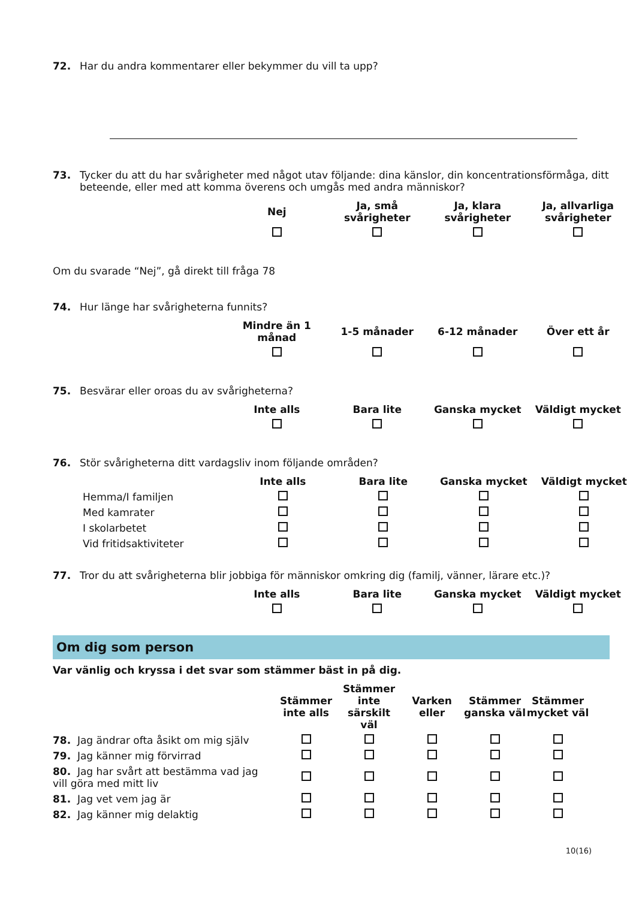72. Har du andra kommentarer eller bekymmer du vill ta upp?
73. Tycker du att du har svårigheter med något utav följande: dina känslor, din koncentrationsförmåga, ditt beteende, eller med att komma överens och umgås med andra människor?
| Nej | Ja, små svårigheter | Ja, klara svårigheter | Ja, allvarliga svårigheter |
| --- | --- | --- | --- |
Om du svarade “Nej”, gå direkt till fråga 78
74. Hur länge har svårigheterna funnits?
| Mindre än 1 månad | 1-5 månader | 6-12 månader | Över ett år |
| --- | --- | --- | --- |
75. Besvärar eller oroas du av svårigheterna?
| Inte alls | Bara lite | Ganska mycket | Väldigt mycket |
| --- | --- | --- | --- |
76. Stör svårigheterna ditt vardagsliv inom följande områden?
| | Inte alls | Bara lite | Ganska mycket | Väldigt mycket |
| --- | --- | --- | --- | --- |
| Hemma/I familjen | | | | |
| Med kamrater | | | | |
| I skolarbetet | | | | |
| Vid fritidsaktiviteter | | | | |
77. Tror du att svårigheterna blir jobbiga för människor omkring dig (familj, vänner, lärare etc.)?
| Inte alls | Bara lite | Ganska mycket | Väldigt mycket |
| --- | --- | --- | --- |
Om dig som person
Var vänlig och kryssa i det svar som stämmer bäst in på dig.
| | Stämmer inte alls | Stämmer inte särskilt väl | Varken eller | Stämmer ganska väl | Stämmer mycket väl |
| --- | --- | --- | --- | --- | --- |
| 78. Jag ändrar ofta åsikt om mig själv | | | | | |
| 79. Jag känner mig förvirrad | | | | | |
| 80. Jag har svårt att bestämma vad jag vill göra med mitt liv | | | | | |
| 81. Jag vet vem jag är | | | | | |
| 82. Jag känner mig delaktig | | | | | |
10(16)